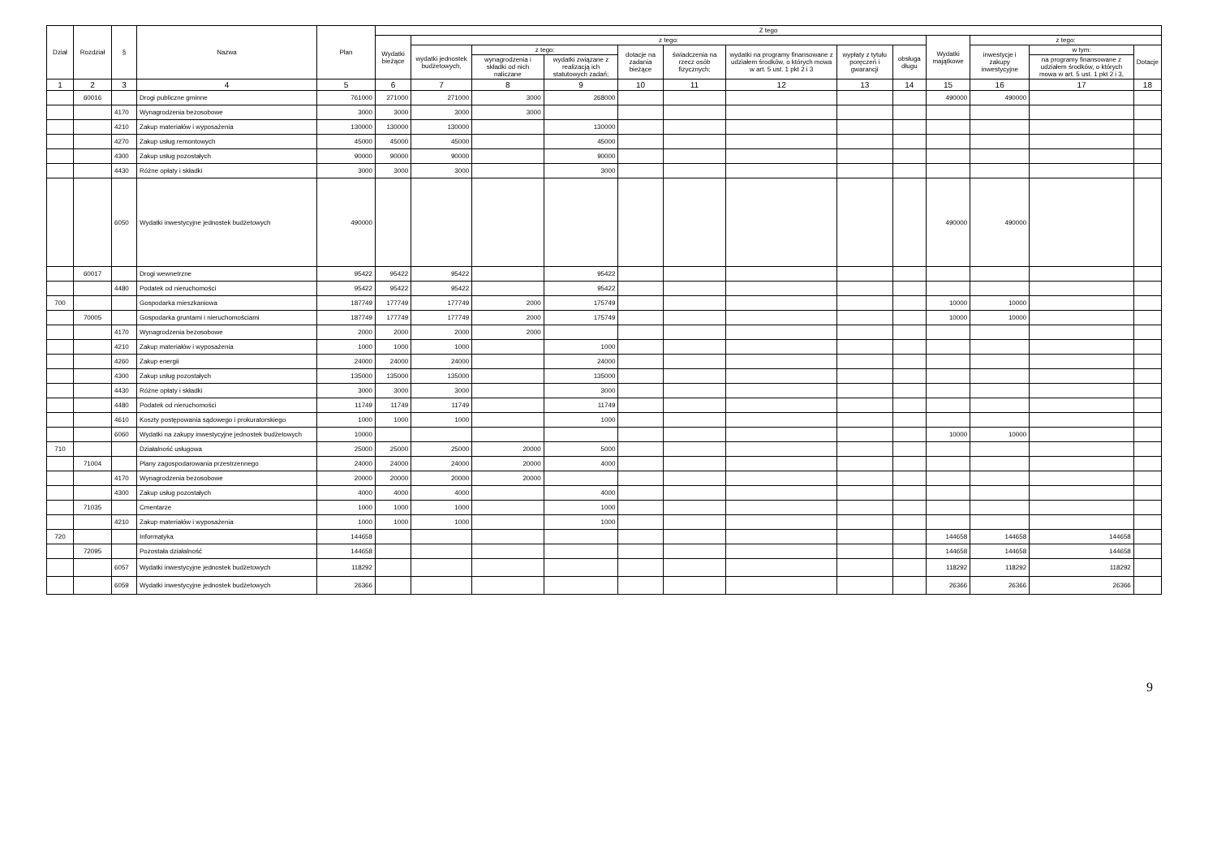| Dział | Rozdział | § | Nazwa | Plan | Z tego | | | | | | | | | | | | |
| --- | --- | --- | --- | --- | --- | --- | --- | --- | --- | --- | --- | --- | --- | --- | --- | --- | --- |
| | | | | | Wydatki bieżące | z tego: | | | | | | | | Wydatki majątkowe | z tego: | | |
| | | | | | | wydatki jednostek budżetowych, | z tego: | | dotacje na zadania bieżące | świadczenia na rzecz osób fizycznych; | wydatki na programy finansowane z udziałem środków, o których mowa w art. 5 ust. 1 pkt 2 i 3 | wypłaty z tytułu poręczeń i gwarancji | obsługa długu | | inwestycje i zakupy inwestycyjne | w tym: | Dotacje |
| | | | | | | | wynagrodzenia i składki od nich naliczane | wydatki związane z realizacją ich statutowych zadań; | | | | | | | | na programy finansowane z udziałem środków, o których mowa w art. 5 ust. 1 pkt 2 i 3, | |
| 1 | 2 | 3 | 4 | 5 | 6 | 7 | 8 | 9 | 10 | 11 | 12 | 13 | 14 | 15 | 16 | 17 | 18 |
| | 60016 | | Drogi publiczne gminne | 761000 | 271000 | 271000 | 3000 | 268000 | | | | | | 490000 | 490000 | | |
| | | 4170 | Wynagrodzenia bezosobowe | 3000 | 3000 | 3000 | 3000 | | | | | | | | | | |
| | | 4210 | Zakup materiałów i wyposażenia | 130000 | 130000 | 130000 | | 130000 | | | | | | | | | |
| | | 4270 | Zakup usług remontowych | 45000 | 45000 | 45000 | | 45000 | | | | | | | | | |
| | | 4300 | Zakup usług pozostałych | 90000 | 90000 | 90000 | | 90000 | | | | | | | | | |
| | | 4430 | Różne opłaty i składki | 3000 | 3000 | 3000 | | 3000 | | | | | | | | | |
| | | 6050 | Wydatki inwestycyjne jednostek budżetowych | 490000 | | | | | | | | | | 490000 | 490000 | | |
| | 60017 | | Drogi wewnetrzne | 95422 | 95422 | 95422 | | 95422 | | | | | | | | | |
| | | 4480 | Podatek od nieruchomości | 95422 | 95422 | 95422 | | 95422 | | | | | | | | | |
| 700 | | | Gospodarka mieszkaniowa | 187749 | 177749 | 177749 | 2000 | 175749 | | | | | | 10000 | 10000 | | |
| | 70005 | | Gospodarka gruntami i nieruchomościami | 187749 | 177749 | 177749 | 2000 | 175749 | | | | | | 10000 | 10000 | | |
| | | 4170 | Wynagrodzenia bezosobowe | 2000 | 2000 | 2000 | 2000 | | | | | | | | | | |
| | | 4210 | Zakup materiałów i wyposażenia | 1000 | 1000 | 1000 | | 1000 | | | | | | | | | |
| | | 4260 | Zakup energii | 24000 | 24000 | 24000 | | 24000 | | | | | | | | | |
| | | 4300 | Zakup usług pozostałych | 135000 | 135000 | 135000 | | 135000 | | | | | | | | | |
| | | 4430 | Różne opłaty i składki | 3000 | 3000 | 3000 | | 3000 | | | | | | | | | |
| | | 4480 | Podatek od nieruchomości | 11749 | 11749 | 11749 | | 11749 | | | | | | | | | |
| | | 4610 | Koszty postępowania sądowego i prokuratorskiego | 1000 | 1000 | 1000 | | 1000 | | | | | | | | | |
| | | 6060 | Wydatki na zakupy inwestycyjne jednostek budżetowych | 10000 | | | | | | | | | | 10000 | 10000 | | |
| 710 | | | Działalność usługowa | 25000 | 25000 | 25000 | 20000 | 5000 | | | | | | | | | |
| | 71004 | | Plany zagospodarowania przestrzennego | 24000 | 24000 | 24000 | 20000 | 4000 | | | | | | | | | |
| | | 4170 | Wynagrodzenia bezosobowe | 20000 | 20000 | 20000 | 20000 | | | | | | | | | | |
| | | 4300 | Zakup usług pozostałych | 4000 | 4000 | 4000 | | 4000 | | | | | | | | | |
| | 71035 | | Cmentarze | 1000 | 1000 | 1000 | | 1000 | | | | | | | | | |
| | | 4210 | Zakup materiałów i wyposażenia | 1000 | 1000 | 1000 | | 1000 | | | | | | | | | |
| 720 | | | Informatyka | 144658 | | | | | | | | | | 144658 | 144658 | 144658 | |
| | 72095 | | Pozostała działalność | 144658 | | | | | | | | | | 144658 | 144658 | 144658 | |
| | | 6057 | Wydatki inwestycyjne jednostek budżetowych | 118292 | | | | | | | | | | 118292 | 118292 | 118292 | |
| | | 6059 | Wydatki inwestycyjne jednostek budżetowych | 26366 | | | | | | | | | | 26366 | 26366 | 26366 | |
9